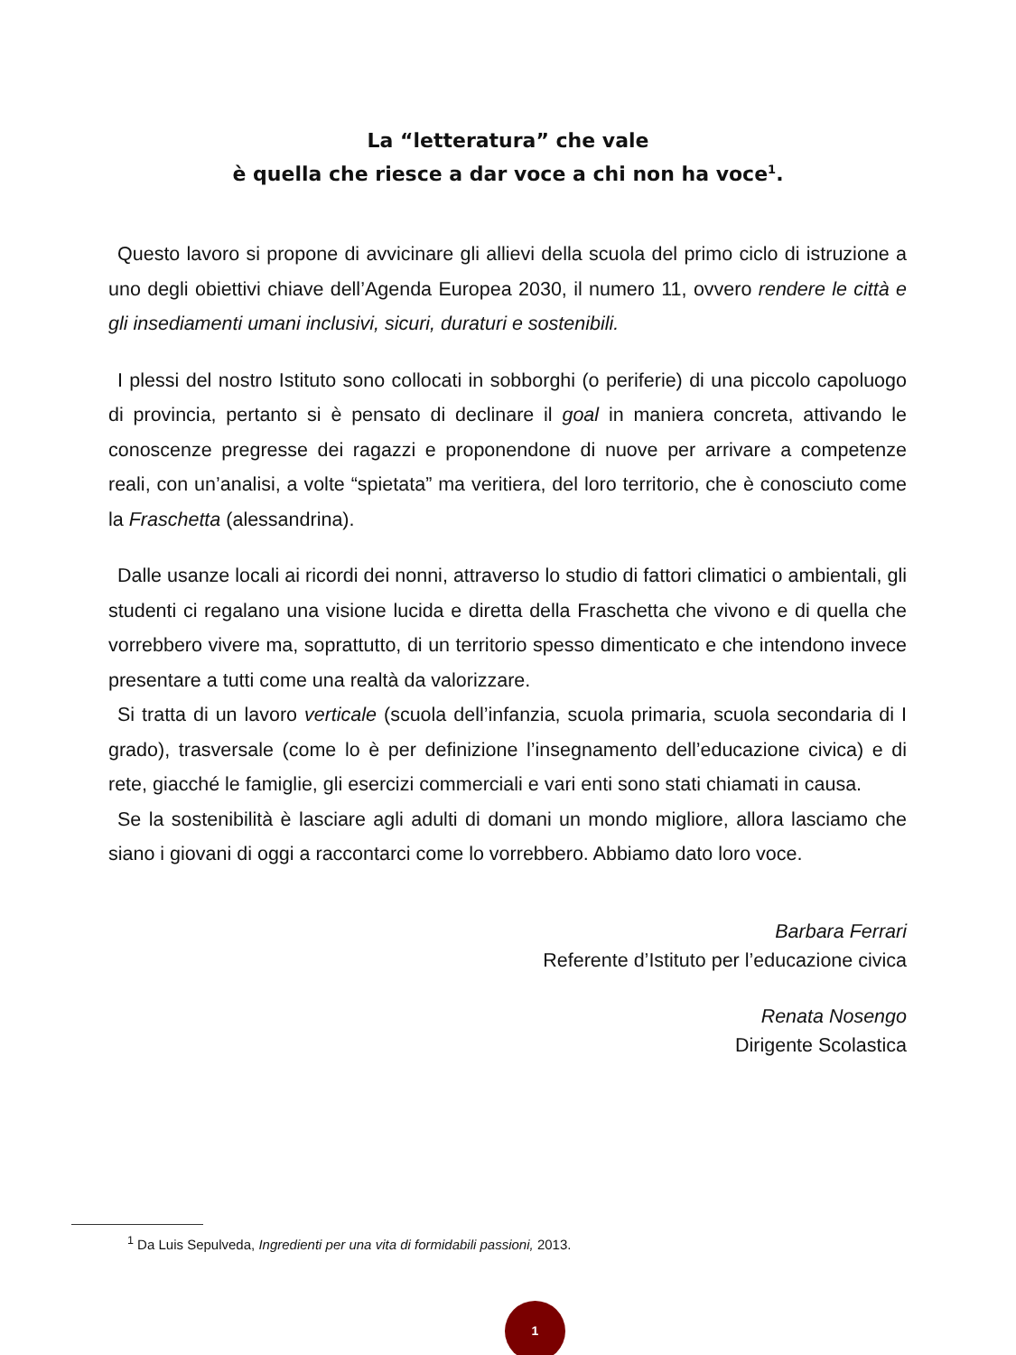La “letteratura” che vale
è quella che riesce a dar voce a chi non ha voce<sup>1</sup>.
Questo lavoro si propone di avvicinare gli allievi della scuola del primo ciclo di istruzione a uno degli obiettivi chiave dell’Agenda Europea 2030, il numero 11, ovvero rendere le città e gli insediamenti umani inclusivi, sicuri, duraturi e sostenibili.
I plessi del nostro Istituto sono collocati in sobborghi (o periferie) di una piccolo capoluogo di provincia, pertanto si è pensato di declinare il goal in maniera concreta, attivando le conoscenze pregresse dei ragazzi e proponendone di nuove per arrivare a competenze reali, con un’analisi, a volte “spietata” ma veritiera, del loro territorio, che è conosciuto come la Fraschetta (alessandrina).
Dalle usanze locali ai ricordi dei nonni, attraverso lo studio di fattori climatici o ambientali, gli studenti ci regalano una visione lucida e diretta della Fraschetta che vivono e di quella che vorrebbero vivere ma, soprattutto, di un territorio spesso dimenticato e che intendono invece presentare a tutti come una realtà da valorizzare.
Si tratta di un lavoro verticale (scuola dell’infanzia, scuola primaria, scuola secondaria di I grado), trasversale (come lo è per definizione l’insegnamento dell’educazione civica) e di rete, giacché le famiglie, gli esercizi commerciali e vari enti sono stati chiamati in causa.
Se la sostenibilità è lasciare agli adulti di domani un mondo migliore, allora lasciamo che siano i giovani di oggi a raccontarci come lo vorrebbero. Abbiamo dato loro voce.
Barbara Ferrari
Referente d’Istituto per l’educazione civica
Renata Nosengo
Dirigente Scolastica
<sup>1</sup> Da Luis Sepulveda, Ingredienti per una vita di formidabili passioni, 2013.
1